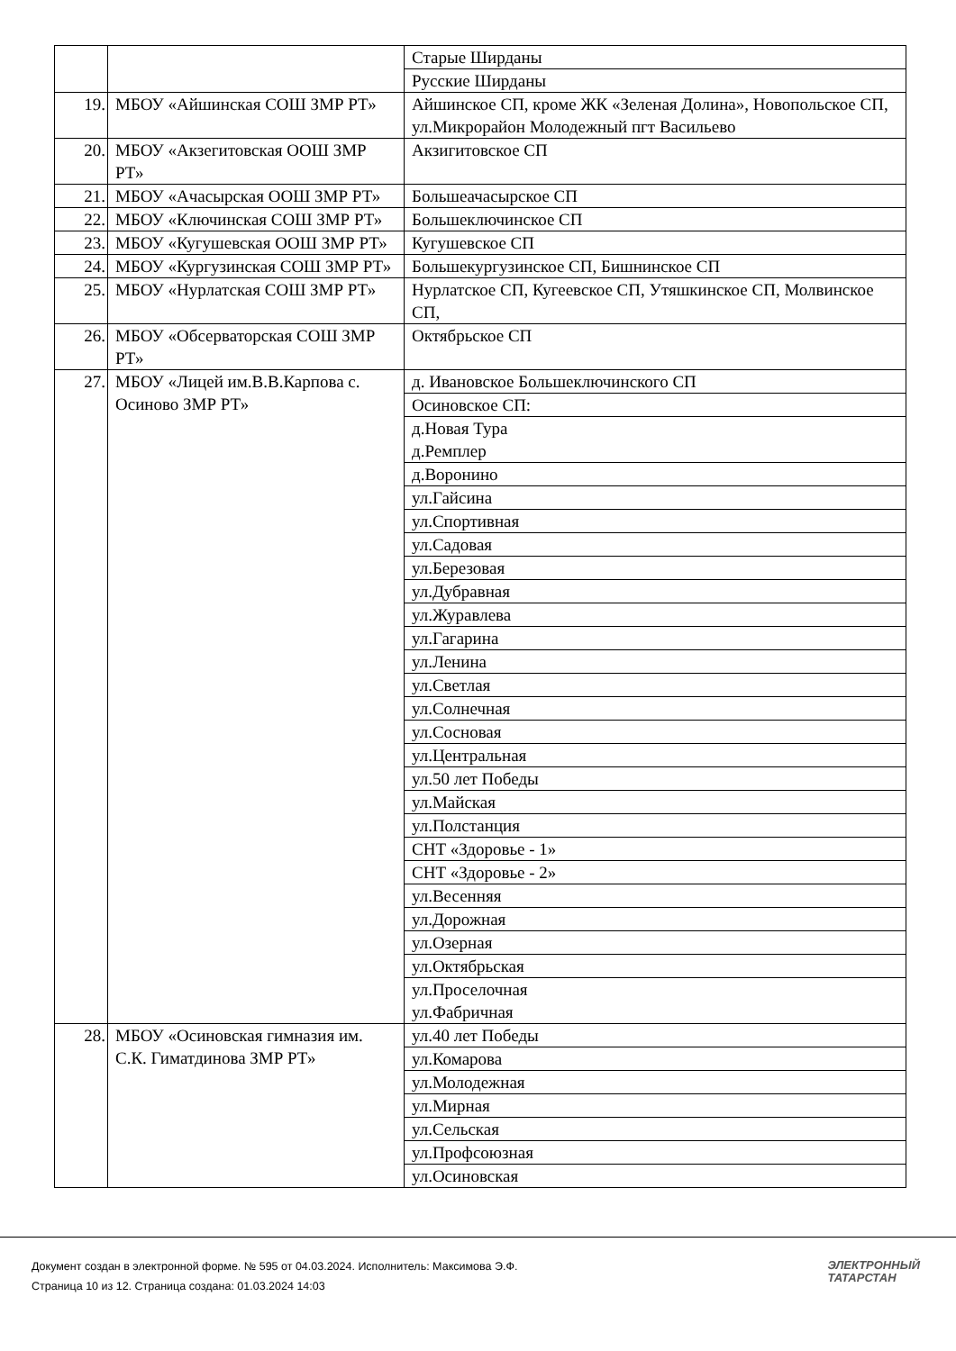| | | Старые Ширданы |
| | | Русские Ширданы |
| 19. | МБОУ «Айшинская СОШ ЗМР РТ» | Айшинское СП, кроме ЖК «Зеленая Долина», Новопольское СП, ул.Микрорайон Молодежный пгт Васильево |
| 20. | МБОУ «Акзегитовская ООШ ЗМР РТ» | Акзигитовское СП |
| 21. | МБОУ «Ачасырская ООШ ЗМР РТ» | Большеачасырское СП |
| 22. | МБОУ «Ключинская СОШ ЗМР РТ» | Большеключинское СП |
| 23. | МБОУ «Кугушевская ООШ ЗМР РТ» | Кугушевское СП |
| 24. | МБОУ «Кургузинская СОШ ЗМР РТ» | Большекургузинское СП, Бишнинское СП |
| 25. | МБОУ «Нурлатская СОШ ЗМР РТ» | Нурлатское СП, Кугеевское СП, Утяшкинское СП, Молвинское СП, |
| 26. | МБОУ «Обсерваторская СОШ ЗМР РТ» | Октябрьское СП |
| 27. | МБОУ «Лицей им.В.В.Карпова с. Осиново ЗМР РТ» | д. Ивановское Большеключинского СП |
| | | Осиновское СП: |
| | | д.Новая Тура д.Ремплер |
| | | д.Воронино |
| | | ул.Гайсина |
| | | ул.Спортивная |
| | | ул.Садовая |
| | | ул.Березовая |
| | | ул.Дубравная |
| | | ул.Журавлева |
| | | ул.Гагарина |
| | | ул.Ленина |
| | | ул.Светлая |
| | | ул.Солнечная |
| | | ул.Сосновая |
| | | ул.Центральная |
| | | ул.50 лет Победы |
| | | ул.Майская |
| | | ул.Полстанция |
| | | СНТ «Здоровье - 1» |
| | | СНТ «Здоровье - 2» |
| | | ул.Весенняя |
| | | ул.Дорожная |
| | | ул.Озерная |
| | | ул.Октябрьская |
| | | ул.Проселочная ул.Фабричная |
| 28. | МБОУ «Осиновская гимназия им. С.К. Гиматдинова ЗМР РТ» | ул.40 лет Победы |
| | | ул.Комарова |
| | | ул.Молодежная |
| | | ул.Мирная |
| | | ул.Сельская |
| | | ул.Профсоюзная |
| | | ул.Осиновская |
Документ создан в электронной форме. № 595 от 04.03.2024. Исполнитель: Максимова Э.Ф.
Страница 10 из 12. Страница создана: 01.03.2024 14:03
ЭЛЕКТРОННЫЙ
ТАТАРСТАН